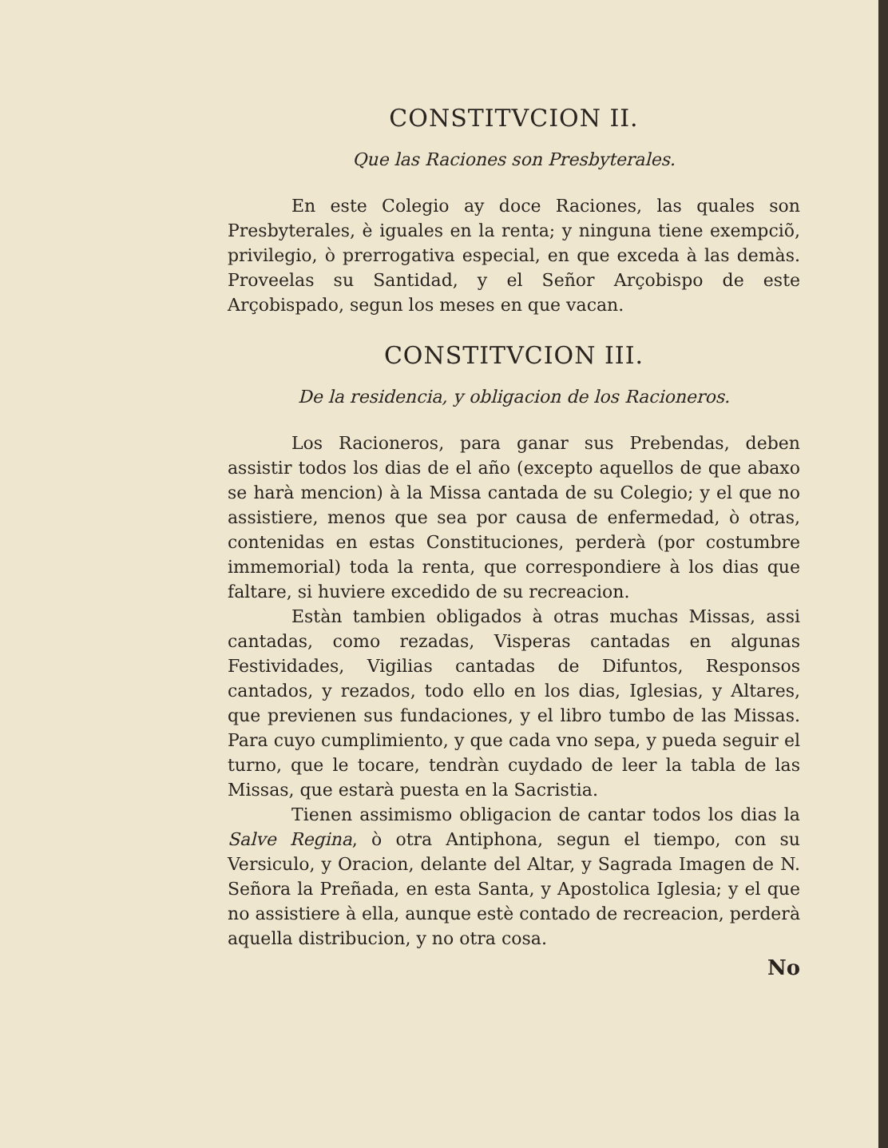CONSTITVCION II.
Que las Raciones son Presbyterales.
En este Colegio ay doce Raciones, las quales son Presbyterales, è iguales en la renta; y ninguna tiene exempciõ, privilegio, ò prerrogativa especial, en que exceda à las demàs. Proveelas su Santidad, y el Señor Arçobispo de este Arçobispado, segun los meses en que vacan.
CONSTITVCION III.
De la residencia, y obligacion de los Racioneros.
Los Racioneros, para ganar sus Prebendas, deben assistir todos los dias de el año (excepto aquellos de que abaxo se harà mencion) à la Missa cantada de su Colegio; y el que no assistiere, menos que sea por causa de enfermedad, ò otras, contenidas en estas Constituciones, perderà (por costumbre immemorial) toda la renta, que correspondiere à los dias que faltare, si huviere excedido de su recreacion.
Estàn tambien obligados à otras muchas Missas, assi cantadas, como rezadas, Visperas cantadas en algunas Festividades, Vigilias cantadas de Difuntos, Responsos cantados, y rezados, todo ello en los dias, Iglesias, y Altares, que previenen sus fundaciones, y el libro tumbo de las Missas. Para cuyo cumplimiento, y que cada vno sepa, y pueda seguir el turno, que le tocare, tendràn cuydado de leer la tabla de las Missas, que estarà puesta en la Sacristia.
Tienen assimismo obligacion de cantar todos los dias la Salve Regina, ò otra Antiphona, segun el tiempo, con su Versiculo, y Oracion, delante del Altar, y Sagrada Imagen de N. Señora la Preñada, en esta Santa, y Apostolica Iglesia; y el que no assistiere à ella, aunque estè contado de recreacion, perderà aquella distribucion, y no otra cosa.
No